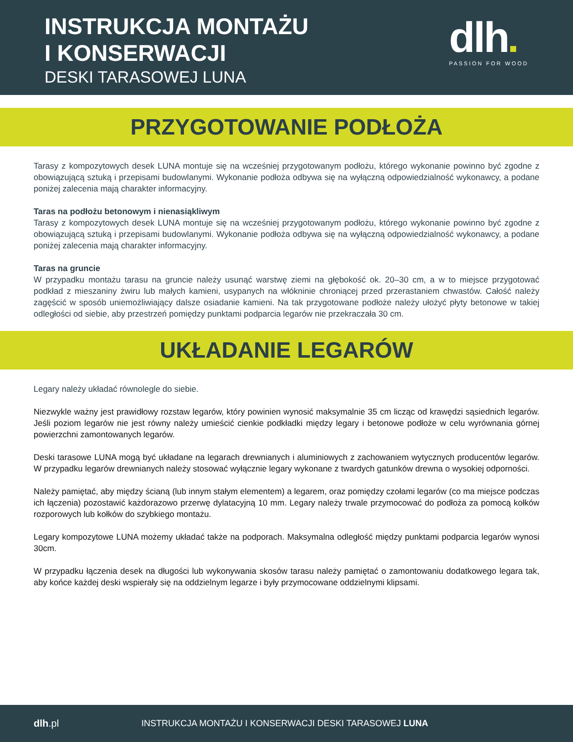INSTRUKCJA MONTAŻU
I KONSERWACJI
DESKI TARASOWEJ LUNA
dlh
PASSION FOR WOOD
PRZYGOTOWANIE PODŁOŻA
Tarasy z kompozytowych desek LUNA montuje się na wcześniej przygotowanym podłożu, którego wykonanie powinno być zgodne z obowiązującą sztuką i przepisami budowlanymi. Wykonanie podłoża odbywa się na wyłączną odpowiedzialność wykonawcy, a podane poniżej zalecenia mają charakter informacyjny.
Taras na podłożu betonowym i nienasiąkliwym
Tarasy z kompozytowych desek LUNA montuje się na wcześniej przygotowanym podłożu, którego wykonanie powinno być zgodne z obowiązującą sztuką i przepisami budowlanymi. Wykonanie podłoża odbywa się na wyłączną odpowiedzialność wykonawcy, a podane poniżej zalecenia mają charakter informacyjny.
Taras na gruncie
W przypadku montażu tarasu na gruncie należy usunąć warstwę ziemi na głębokość ok. 20–30 cm, a w to miejsce przygotować podkład z mieszaniny żwiru lub małych kamieni, usypanych na włókninie chroniącej przed przerastaniem chwastów. Całość należy zagęścić w sposób uniemożliwiający dalsze osiadanie kamieni. Na tak przygotowane podłoże należy ułożyć płyty betonowe w takiej odległości od siebie, aby przestrzeń pomiędzy punktami podparcia legarów nie przekraczała 30 cm.
UKŁADANIE LEGARÓW
Legary należy układać równolegle do siebie.
Niezwykle ważny jest prawidłowy rozstaw legarów, który powinien wynosić maksymalnie 35 cm licząc od krawędzi sąsiednich legarów. Jeśli poziom legarów nie jest równy należy umieścić cienkie podkładki między legary i betonowe podłoże w celu wyrównania górnej powierzchni zamontowanych legarów.
Deski tarasowe LUNA mogą być układane na legarach drewnianych i aluminiowych z zachowaniem wytycznych producentów legarów. W przypadku legarów drewnianych należy stosować wyłącznie legary wykonane z twardych gatunków drewna o wysokiej odporności.
Należy pamiętać, aby między ścianą (lub innym stałym elementem) a legarem, oraz pomiędzy czołami legarów (co ma miejsce podczas ich łączenia) pozostawić każdorazowo przerwę dylatacyjną 10 mm. Legary należy trwale przymocować do podłoża za pomocą kołków rozporowych lub kołków do szybkiego montażu.
Legary kompozytowe LUNA możemy układać także na podporach. Maksymalna odległość między punktami podparcia legarów wynosi 30cm.
W przypadku łączenia desek na długości lub wykonywania skosów tarasu należy pamiętać o zamontowaniu dodatkowego legara tak, aby końce każdej deski wspierały się na oddzielnym legarze i były przymocowane oddzielnymi klipsami.
dlh.pl
INSTRUKCJA MONTAŻU I KONSERWACJI DESKI TARASOWEJ LUNA